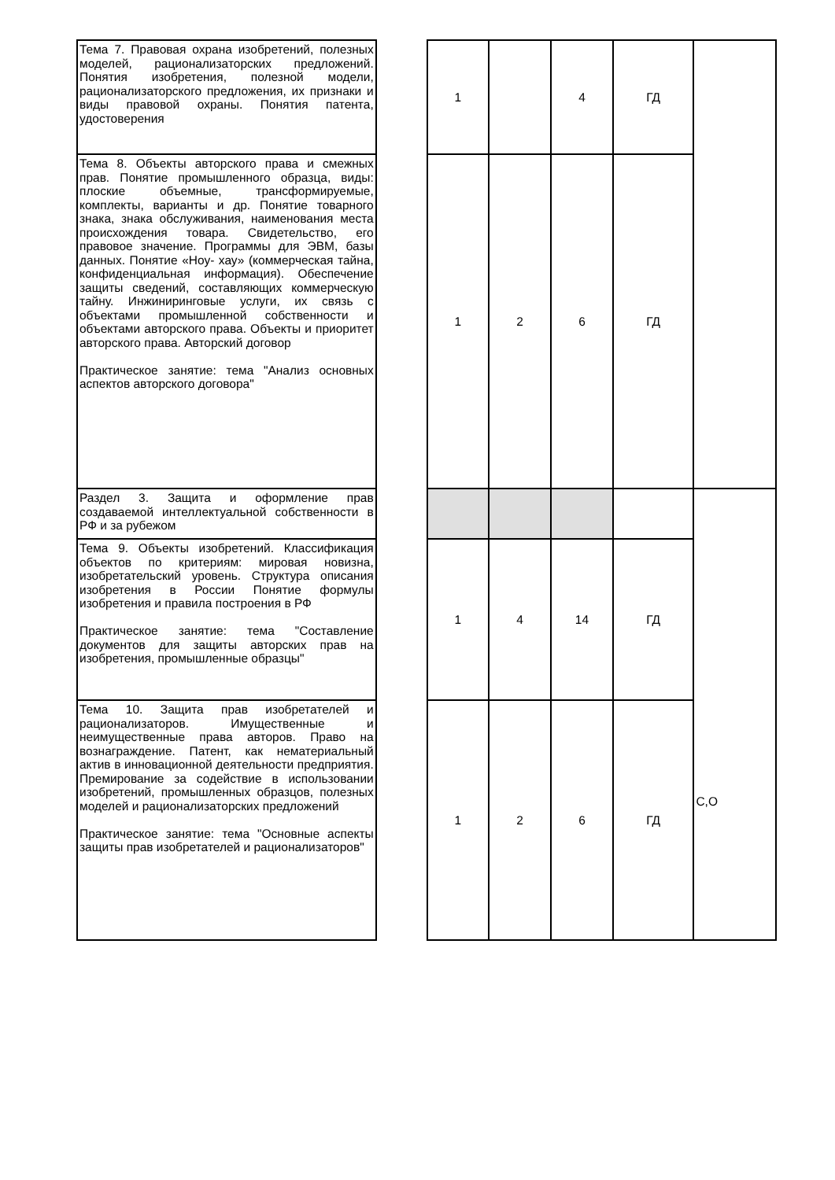| Тема 7. Правовая охрана изобретений, полезных моделей, рационализаторских предложений. Понятия изобретения, полезной модели, рационализаторского предложения, их признаки и виды правовой охраны. Понятия патента, удостоверения | | 1 | | 4 | ГД | |
| Тема 8. Объекты авторского права и смежных прав. Понятие промышленного образца, виды: плоские объемные, трансформируемые, комплекты, варианты и др. Понятие товарного знака, знака обслуживания, наименования места происхождения товара. Свидетельство, его правовое значение. Программы для ЭВМ, базы данных. Понятие «Ноу- хау» (коммерческая тайна, конфиденциальная информация). Обеспечение защиты сведений, составляющих коммерческую тайну. Инжиниринговые услуги, их связь с объектами промышленной собственности и объектами авторского права. Объекты и приоритет авторского права. Авторский договор Практическое занятие: тема "Анализ основных аспектов авторского договора" | | 1 | 2 | 6 | ГД | |
| Раздел 3. Защита и оформление прав создаваемой интеллектуальной собственности в РФ и за рубежом | | | | | | С,О |
| Тема 9. Объекты изобретений. Классификация объектов по критериям: мировая новизна, изобретательский уровень. Структура описания изобретения в России Понятие формулы изобретения и правила построения в РФ Практическое занятие: тема "Составление документов для защиты авторских прав на изобретения, промышленные образцы" | | 1 | 4 | 14 | ГД | |
| Тема 10. Защита прав изобретателей и рационализаторов. Имущественные и неимущественные права авторов. Право на вознаграждение. Патент, как нематериальный актив в инновационной деятельности предприятия. Премирование за содействие в использовании изобретений, промышленных образцов, полезных моделей и рационализаторских предложений Практическое занятие: тема "Основные аспекты защиты прав изобретателей и рационализаторов" | | 1 | 2 | 6 | ГД | |